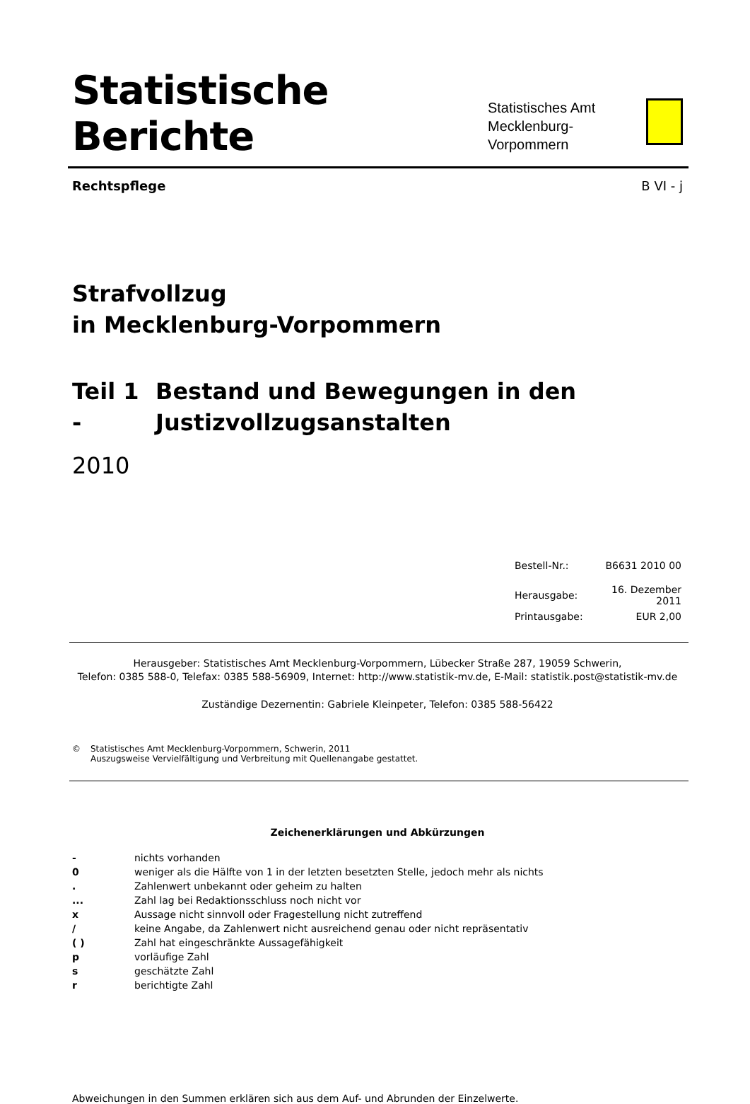Statistische Berichte
Statistisches Amt
Mecklenburg-Vorpommern
Rechtspflege B VI - j
Strafvollzug
in Mecklenburg-Vorpommern
Teil 1 - Bestand und Bewegungen in den
Justizvollzugsanstalten
2010
| Bestell-Nr.: | B6631 2010 00 |
| Herausgabe: | 16. Dezember 2011 |
| Printausgabe: | EUR 2,00 |
Herausgeber: Statistisches Amt Mecklenburg-Vorpommern, Lübecker Straße 287, 19059 Schwerin,
Telefon: 0385 588-0, Telefax: 0385 588-56909, Internet: http://www.statistik-mv.de, E-Mail: statistik.post@statistik-mv.de
Zuständige Dezernentin: Gabriele Kleinpeter, Telefon: 0385 588-56422
© Statistisches Amt Mecklenburg-Vorpommern, Schwerin, 2011
Auszugsweise Vervielfältigung und Verbreitung mit Quellenangabe gestattet.
Zeichenerklärungen und Abkürzungen
| - | nichts vorhanden |
| 0 | weniger als die Hälfte von 1 in der letzten besetzten Stelle, jedoch mehr als nichts |
| . | Zahlenwert unbekannt oder geheim zu halten |
| ... | Zahl lag bei Redaktionsschluss noch nicht vor |
| x | Aussage nicht sinnvoll oder Fragestellung nicht zutreffend |
| / | keine Angabe, da Zahlenwert nicht ausreichend genau oder nicht repräsentativ |
| ( ) | Zahl hat eingeschränkte Aussagefähigkeit |
| p | vorläufige Zahl |
| s | geschätzte Zahl |
| r | berichtigte Zahl |
Abweichungen in den Summen erklären sich aus dem Auf- und Abrunden der Einzelwerte.